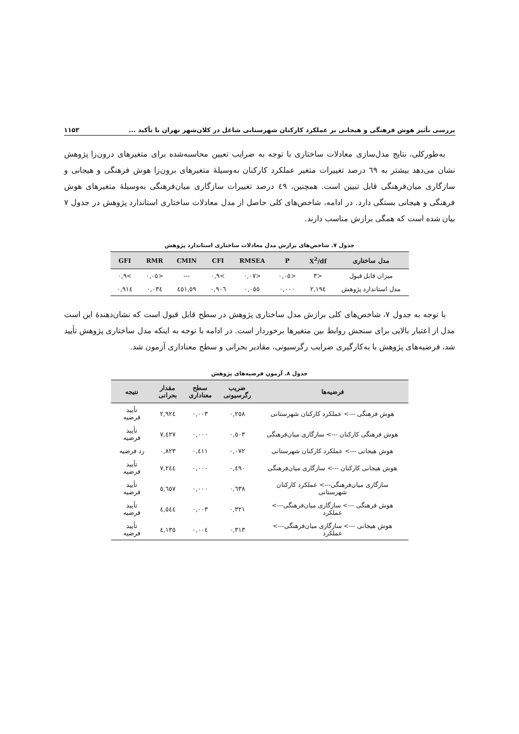بررسی تأثیر هوش فرهنگی و هیجانی بر عملکرد کارکنان شهرستانی شاغل در کلان‌شهر تهران با تأکید ... ۱۱۵۳
به‌طورکلی، نتایج مدل‌سازی معادلات ساختاری با توجه به ضرایب تعیین محاسبه‌شده برای متغیرهای درون‌زا پژوهش نشان می‌دهد بیشتر به ٦٩ درصد تغییرات متغیر عملکرد کارکنان به‌وسیلهٔ متغیرهای برون‌زا هوش فرهنگی و هیجانی و سازگاری میان‌فرهنگی قابل تبیین است. همچنین، ٤٩ درصد تغییرات سازگاری میان‌فرهنگی به‌وسیلهٔ متغیرهای هوش فرهنگی و هیجانی بستگی دارد. در ادامه، شاخص‌های کلی حاصل از مدل معادلات ساختاری استاندارد پژوهش در جدول ٧ بیان شده است که همگی برازش مناسب دارند.
جدول ٧. شاخص‌های برازش مدل معادلات ساختاری استاندارد پژوهش
| مدل ساختاری | X<sup>2</sup>/df | P | RMSEA | CFI | CMIN | RMR | GFI |
| --- | --- | --- | --- | --- | --- | --- | --- |
| میزان قابل قبول | <٣ | <٠,٠٥ | <٠,٠٧ | >٠,٩ | --- | <٠,٠٥ | >٠,٩ |
| مدل استاندارد پژوهش | ٢,١٩٤ | ٠,٠٠٠ | ٠,٠٥٥ | ٠,٩٠٦ | ٤٥١,٥٩ | ٠,٠٣٤ | ٠,٩١٤ |
با توجه به جدول ٧، شاخص‌های کلی برازش مدل ساختاری پژوهش در سطح قابل قبول است که نشان‌دهندهٔ این است مدل از اعتبار بالایی برای سنجش روابط بین متغیرها برخوردار است. در ادامه با توجه به اینکه مدل ساختاری پژوهش تأیید شد، فرضیه‌های پژوهش با به‌کارگیری ضرایب رگرسیونی، مقادیر بحرانی و سطح معناداری آزمون شد.
جدول ٨. آزمون فرضیه‌های پژوهش
| فرضیه‌ها | ضریب رگرسیونی | سطح معناداری | مقدار بحرانی | نتیجه |
| --- | --- | --- | --- | --- |
| هوش فرهنگی ---> عملکرد کارکنان شهرستانی | ٠,٢٥٨ | ٠,٠٠٣ | ٢,٩٢٤ | تأیید فرضیه |
| هوش فرهنگی کارکنان ---> سازگاری میان‌فرهنگی | ٠,٥٠٣ | ٠,٠٠٠ | ٧,٤٢٧ | تأیید فرضیه |
| هوش هیجانی ---> عملکرد کارکنان شهرستانی | ٠,٠٧٢ | ٠,٤١١ | ٠,٨٢٣ | رد فرضیه |
| هوش هیجانی کارکنان ---> سازگاری میان‌فرهنگی | ٠,٤٩٠ | ٠,٠٠٠ | ٧,٢٤٤ | تأیید فرضیه |
| سازگاری میان‌فرهنگی---> عملکرد کارکنان شهرستانی | ٠,٦٣٨ | ٠,٠٠٠ | ٥,٦٥٧ | تأیید فرضیه |
| هوش فرهنگی ---> سازگاری میان‌فرهنگی---> عملکرد | ٠,٣٢١ | ٠,٠٠٣ | ٤,٥٤٤ | تأیید فرضیه |
| هوش هیجانی ---> سازگاری میان‌فرهنگی---> عملکرد | ٠,٣١٣ | ٠,٠٠٤ | ٤,١٣٥ | تأیید فرضیه |